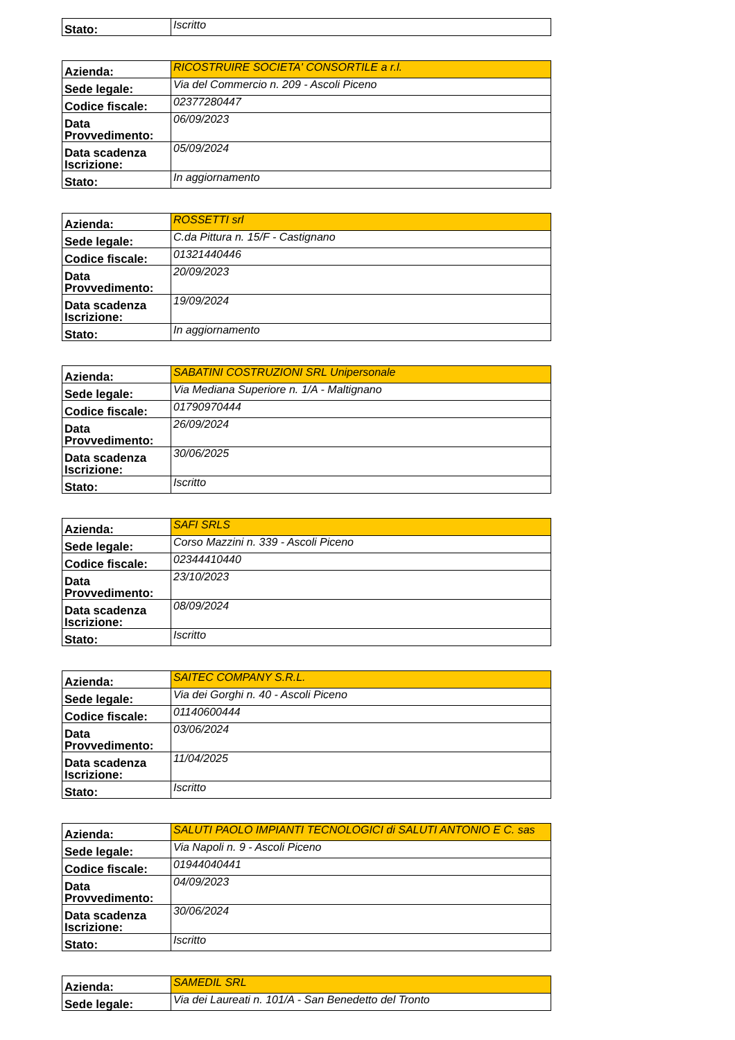| Stato: | Iscritto |
| Azienda: | RICOSTRUIRE SOCIETA' CONSORTILE a r.l. |
| Sede legale: | Via del Commercio n. 209 - Ascoli Piceno |
| Codice fiscale: | 02377280447 |
| Data Provvedimento: | 06/09/2023 |
| Data scadenza Iscrizione: | 05/09/2024 |
| Stato: | In aggiornamento |
| Azienda: | ROSSETTI srl |
| Sede legale: | C.da Pittura n. 15/F - Castignano |
| Codice fiscale: | 01321440446 |
| Data Provvedimento: | 20/09/2023 |
| Data scadenza Iscrizione: | 19/09/2024 |
| Stato: | In aggiornamento |
| Azienda: | SABATINI COSTRUZIONI SRL Unipersonale |
| Sede legale: | Via Mediana Superiore n. 1/A - Maltignano |
| Codice fiscale: | 01790970444 |
| Data Provvedimento: | 26/09/2024 |
| Data scadenza Iscrizione: | 30/06/2025 |
| Stato: | Iscritto |
| Azienda: | SAFI SRLS |
| Sede legale: | Corso Mazzini n. 339 - Ascoli Piceno |
| Codice fiscale: | 02344410440 |
| Data Provvedimento: | 23/10/2023 |
| Data scadenza Iscrizione: | 08/09/2024 |
| Stato: | Iscritto |
| Azienda: | SAITEC COMPANY S.R.L. |
| Sede legale: | Via dei Gorghi n. 40 - Ascoli Piceno |
| Codice fiscale: | 01140600444 |
| Data Provvedimento: | 03/06/2024 |
| Data scadenza Iscrizione: | 11/04/2025 |
| Stato: | Iscritto |
| Azienda: | SALUTI PAOLO IMPIANTI TECNOLOGICI di SALUTI ANTONIO E C. sas |
| Sede legale: | Via Napoli n. 9 - Ascoli Piceno |
| Codice fiscale: | 01944040441 |
| Data Provvedimento: | 04/09/2023 |
| Data scadenza Iscrizione: | 30/06/2024 |
| Stato: | Iscritto |
| Azienda: | SAMEDIL SRL |
| Sede legale: | Via dei Laureati n. 101/A - San Benedetto del Tronto |